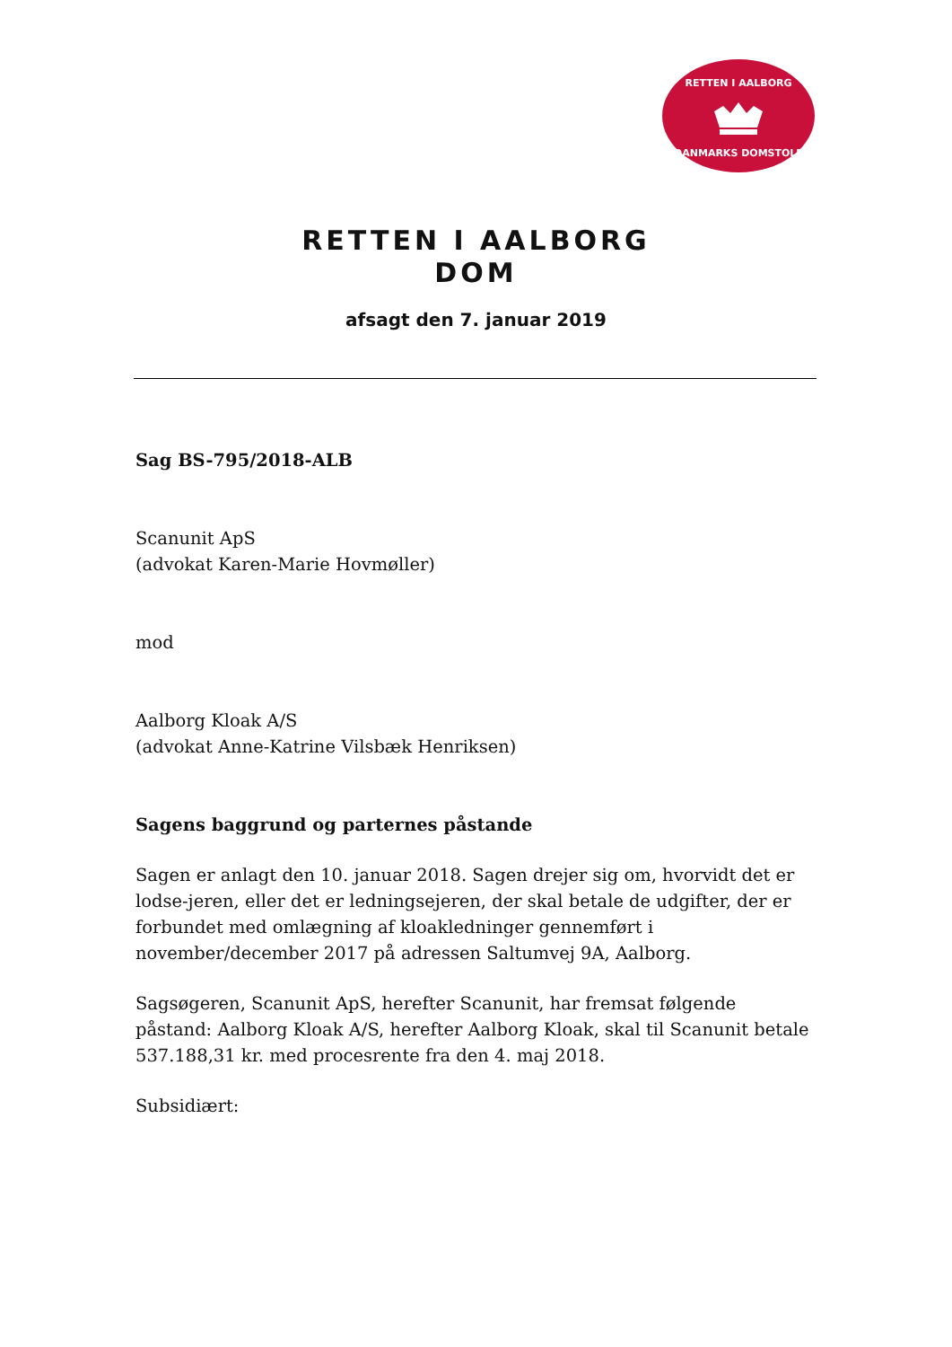RETTEN I AALBORG
DANMARKS DOMSTOLE
RETTEN I AALBORG
DOM
afsagt den 7. januar 2019
Sag BS-795/2018-ALB
Scanunit ApS
(advokat Karen-Marie Hovmøller)
mod
Aalborg Kloak A/S
(advokat Anne-Katrine Vilsbæk Henriksen)
Sagens baggrund og parternes påstande
Sagen er anlagt den 10. januar 2018. Sagen drejer sig om, hvorvidt det er lodse-jeren, eller det er ledningsejeren, der skal betale de udgifter, der er forbundet med omlægning af kloakledninger gennemført i november/december 2017 på adressen Saltumvej 9A, Aalborg.
Sagsøgeren, Scanunit ApS, herefter Scanunit, har fremsat følgende påstand: Aalborg Kloak A/S, herefter Aalborg Kloak, skal til Scanunit betale 537.188,31 kr. med procesrente fra den 4. maj 2018.
Subsidiært: